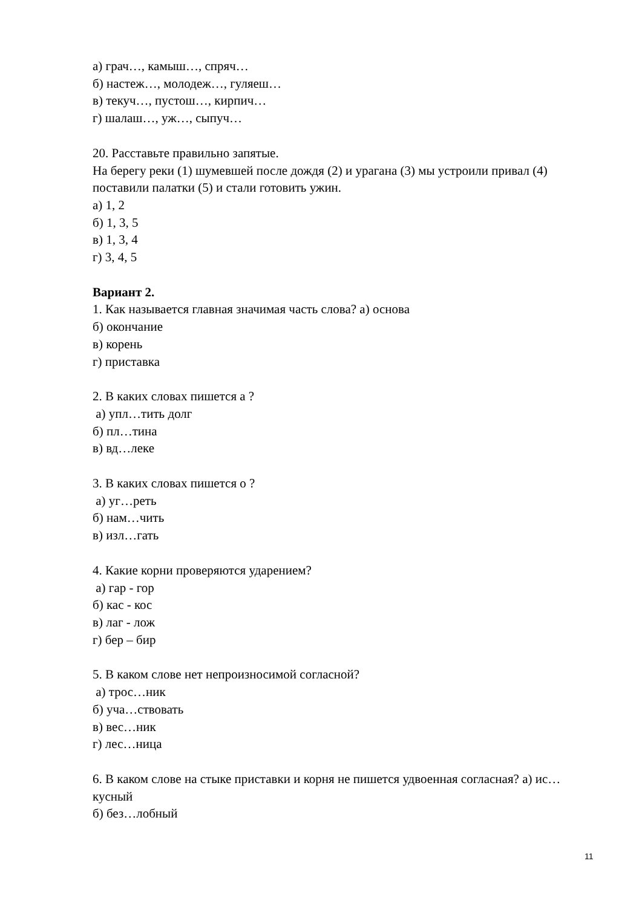а) грач…, камыш…, спряч…
б) настеж…, молодеж…, гуляеш…
в) текуч…, пустош…, кирпич…
г) шалаш…, уж…, сыпуч…
20. Расставьте правильно запятые.
На берегу реки (1) шумевшей после дождя (2) и урагана (3) мы устроили привал (4) поставили палатки (5) и стали готовить ужин.
а) 1, 2
б) 1, 3, 5
в) 1, 3, 4
г) 3, 4, 5
Вариант 2.
1. Как называется главная значимая часть слова? а) основа
б) окончание
в) корень
г) приставка
2. В каких словах пишется а ?
а) упл…тить долг
б) пл…тина
в) вд…леке
3. В каких словах пишется о ?
а) уг…реть
б) нам…чить
в) изл…гать
4. Какие корни проверяются ударением?
а) гар - гор
б) кас - кос
в) лаг - лож
г) бер – бир
5. В каком слове нет непроизносимой согласной?
а) трос…ник
б) уча…ствовать
в) вес…ник
г) лес…ница
6. В каком слове на стыке приставки и корня не пишется удвоенная согласная? а) ис…кусный
б) без…лобный
11